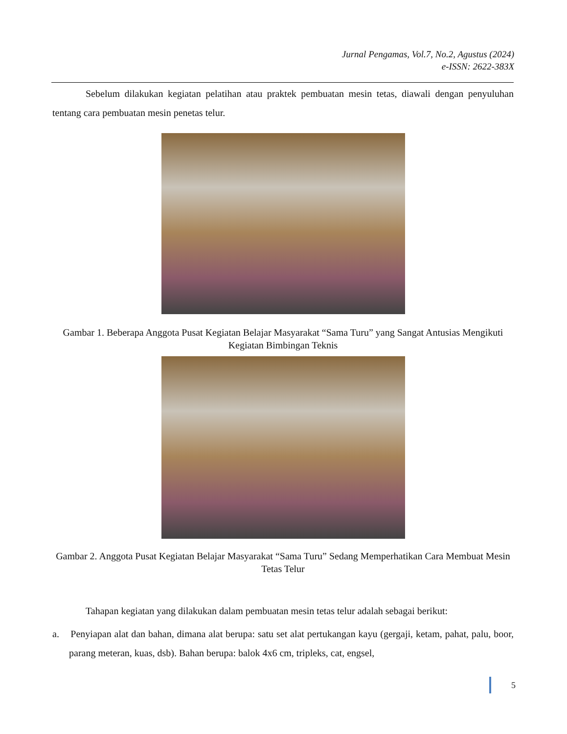Jurnal Pengamas, Vol.7, No.2, Agustus (2024)
e-ISSN: 2622-383X
Sebelum dilakukan kegiatan pelatihan atau praktek pembuatan mesin tetas, diawali dengan penyuluhan tentang cara pembuatan mesin penetas telur.
Gambar 1. Beberapa Anggota Pusat Kegiatan Belajar Masyarakat “Sama Turu” yang Sangat Antusias Mengikuti Kegiatan Bimbingan Teknis
Gambar 2. Anggota Pusat Kegiatan Belajar Masyarakat “Sama Turu” Sedang Memperhatikan Cara Membuat Mesin Tetas Telur
Tahapan kegiatan yang dilakukan dalam pembuatan mesin tetas telur adalah sebagai berikut:
a. Penyiapan alat dan bahan, dimana alat berupa: satu set alat pertukangan kayu (gergaji, ketam, pahat, palu, boor, parang meteran, kuas, dsb). Bahan berupa: balok 4x6 cm, tripleks, cat, engsel,
5